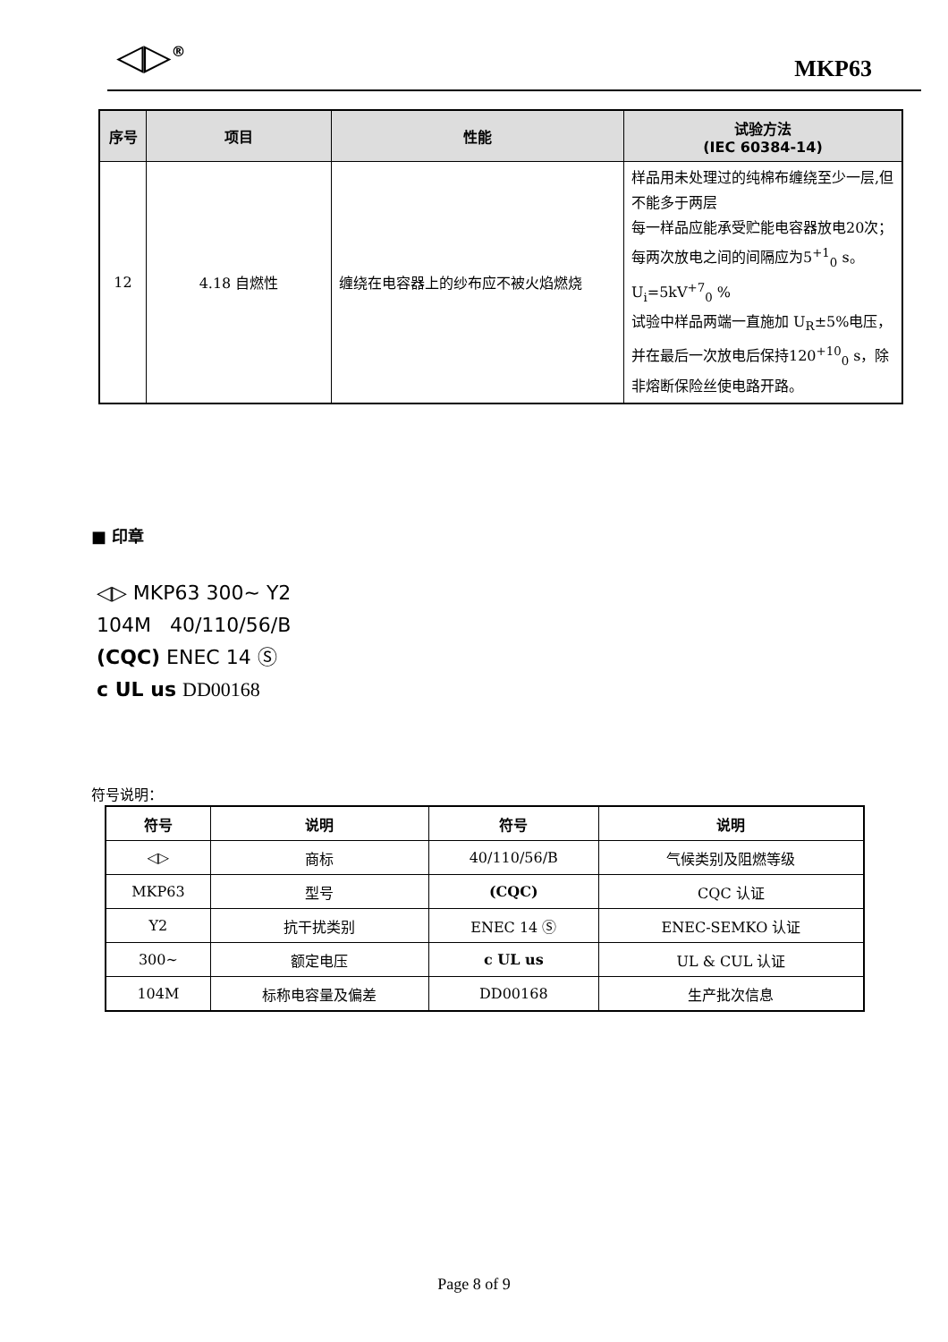◁▷<sup>®</sup> MKP63
| 序号 | 项目 | 性能 | 试验方法 (IEC 60384-14) |
| --- | --- | --- | --- |
| 12 | 4.18 自燃性 | 缠绕在电容器上的纱布应不被火焰燃烧 | 样品用未处理过的纯棉布缠绕至少一层,但不能多于两层 每一样品应能承受贮能电容器放电20次；每两次放电之间的间隔应为5<sup>+1</sup><sub>0</sub> s。 U<sub>i</sub>=5kV<sup>+7</sup><sub>0</sub> % 试验中样品两端一直施加 U<sub>R</sub>±5%电压，并在最后一次放电后保持120<sup>+10</sup><sub>0</sub> s，除非熔断保险丝使电路开路。 |
■ 印章
◁▷ MKP63 300~ Y2
104M 40/110/56/B
(CQC) ENEC 14 Ⓢ
c UL us DD00168
符号说明：
| 符号 | 说明 | 符号 | 说明 |
| --- | --- | --- | --- |
| ◁▷ | 商标 | 40/110/56/B | 气候类别及阻燃等级 |
| MKP63 | 型号 | (CQC) | CQC 认证 |
| Y2 | 抗干扰类别 | ENEC 14 Ⓢ | ENEC-SEMKO 认证 |
| 300~ | 额定电压 | c UL us | UL & CUL 认证 |
| 104M | 标称电容量及偏差 | DD00168 | 生产批次信息 |
Page 8 of 9